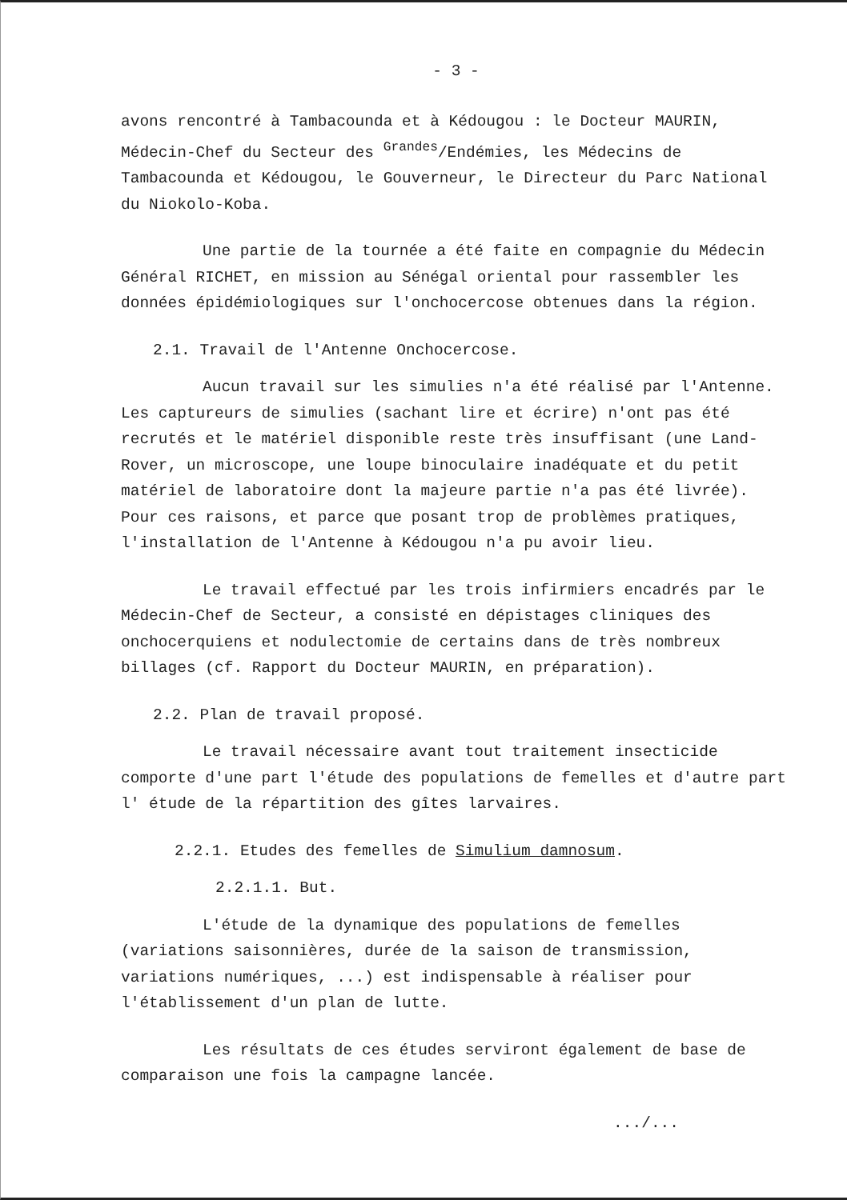- 3 -
avons rencontré à Tambacounda et à Kédougou : le Docteur MAURIN, Médecin-Chef du Secteur des <sup>Grandes</sup>/Endémies, les Médecins de Tambacounda et Kédougou, le Gouverneur, le Directeur du Parc National du Niokolo-Koba.
Une partie de la tournée a été faite en compagnie du Médecin Général RICHET, en mission au Sénégal oriental pour rassembler les données épidémiologiques sur l'onchocercose obtenues dans la région.
2.1. Travail de l'Antenne Onchocercose.
Aucun travail sur les simulies n'a été réalisé par l'Antenne. Les captureurs de simulies (sachant lire et écrire) n'ont pas été recrutés et le matériel disponible reste très insuffisant (une Land-Rover, un microscope, une loupe binoculaire inadéquate et du petit matériel de laboratoire dont la majeure partie n'a pas été livrée). Pour ces raisons, et parce que posant trop de problèmes pratiques, l'installation de l'Antenne à Kédougou n'a pu avoir lieu.
Le travail effectué par les trois infirmiers encadrés par le Médecin-Chef de Secteur, a consisté en dépistages cliniques des onchocerquiens et nodulectomie de certains dans de très nombreux billages (cf. Rapport du Docteur MAURIN, en préparation).
2.2. Plan de travail proposé.
Le travail nécessaire avant tout traitement insecticide comporte d'une part l'étude des populations de femelles et d'autre part l' étude de la répartition des gîtes larvaires.
2.2.1. Etudes des femelles de Simulium damnosum.
2.2.1.1. But.
L'étude de la dynamique des populations de femelles (variations saisonnières, durée de la saison de transmission, variations numériques, ...) est indispensable à réaliser pour l'établissement d'un plan de lutte.
Les résultats de ces études serviront également de base de comparaison une fois la campagne lancée.
.../...